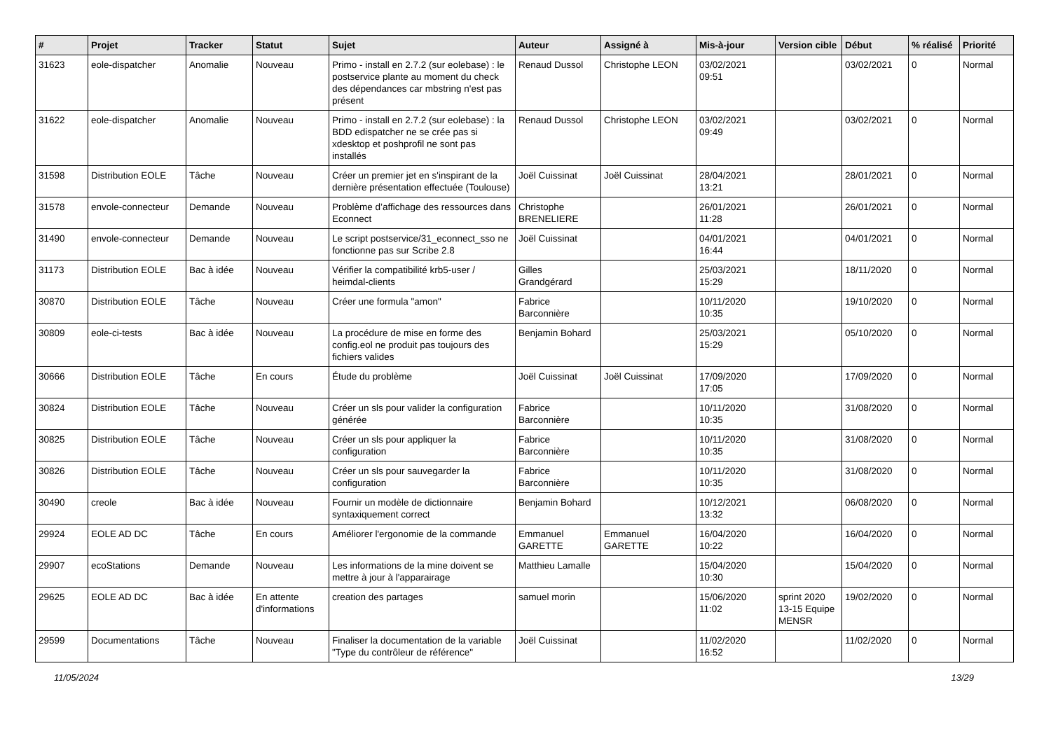| # | Projet | Tracker | Statut | Sujet | Auteur | Assigné à | Mis-à-jour | Version cible | Début | % réalisé | Priorité |
| --- | --- | --- | --- | --- | --- | --- | --- | --- | --- | --- | --- |
| 31623 | eole-dispatcher | Anomalie | Nouveau | Primo - install en 2.7.2 (sur eolebase) : le postservice plante au moment du check des dépendances car mbstring n'est pas présent | Renaud Dussol | Christophe LEON | 03/02/2021 09:51 | | 03/02/2021 | 0 | Normal |
| 31622 | eole-dispatcher | Anomalie | Nouveau | Primo - install en 2.7.2 (sur eolebase) : la BDD edispatcher ne se crée pas si xdesktop et poshprofil ne sont pas installés | Renaud Dussol | Christophe LEON | 03/02/2021 09:49 | | 03/02/2021 | 0 | Normal |
| 31598 | Distribution EOLE | Tâche | Nouveau | Créer un premier jet en s'inspirant de la dernière présentation effectuée (Toulouse) | Joël Cuissinat | Joël Cuissinat | 28/04/2021 13:21 | | 28/01/2021 | 0 | Normal |
| 31578 | envole-connecteur | Demande | Nouveau | Problème d’affichage des ressources dans Econnect | Christophe BRENELIERE | | 26/01/2021 11:28 | | 26/01/2021 | 0 | Normal |
| 31490 | envole-connecteur | Demande | Nouveau | Le script postservice/31_econnect_sso ne fonctionne pas sur Scribe 2.8 | Joël Cuissinat | | 04/01/2021 16:44 | | 04/01/2021 | 0 | Normal |
| 31173 | Distribution EOLE | Bac à idée | Nouveau | Vérifier la compatibilité krb5-user / heimdal-clients | Gilles Grandgérard | | 25/03/2021 15:29 | | 18/11/2020 | 0 | Normal |
| 30870 | Distribution EOLE | Tâche | Nouveau | Créer une formula "amon" | Fabrice Barconnière | | 10/11/2020 10:35 | | 19/10/2020 | 0 | Normal |
| 30809 | eole-ci-tests | Bac à idée | Nouveau | La procédure de mise en forme des config.eol ne produit pas toujours des fichiers valides | Benjamin Bohard | | 25/03/2021 15:29 | | 05/10/2020 | 0 | Normal |
| 30666 | Distribution EOLE | Tâche | En cours | Étude du problème | Joël Cuissinat | Joël Cuissinat | 17/09/2020 17:05 | | 17/09/2020 | 0 | Normal |
| 30824 | Distribution EOLE | Tâche | Nouveau | Créer un sls pour valider la configuration générée | Fabrice Barconnière | | 10/11/2020 10:35 | | 31/08/2020 | 0 | Normal |
| 30825 | Distribution EOLE | Tâche | Nouveau | Créer un sls pour appliquer la configuration | Fabrice Barconnière | | 10/11/2020 10:35 | | 31/08/2020 | 0 | Normal |
| 30826 | Distribution EOLE | Tâche | Nouveau | Créer un sls pour sauvegarder la configuration | Fabrice Barconnière | | 10/11/2020 10:35 | | 31/08/2020 | 0 | Normal |
| 30490 | creole | Bac à idée | Nouveau | Fournir un modèle de dictionnaire syntaxiquement correct | Benjamin Bohard | | 10/12/2021 13:32 | | 06/08/2020 | 0 | Normal |
| 29924 | EOLE AD DC | Tâche | En cours | Améliorer l'ergonomie de la commande | Emmanuel GARETTE | Emmanuel GARETTE | 16/04/2020 10:22 | | 16/04/2020 | 0 | Normal |
| 29907 | ecoStations | Demande | Nouveau | Les informations de la mine doivent se mettre à jour à l'apparairage | Matthieu Lamalle | | 15/04/2020 10:30 | | 15/04/2020 | 0 | Normal |
| 29625 | EOLE AD DC | Bac à idée | En attente d'informations | creation des partages | samuel morin | | 15/06/2020 11:02 | sprint 2020 13-15 Equipe MENSR | 19/02/2020 | 0 | Normal |
| 29599 | Documentations | Tâche | Nouveau | Finaliser la documentation de la variable "Type du contrôleur de référence" | Joël Cuissinat | | 11/02/2020 16:52 | | 11/02/2020 | 0 | Normal |
11/05/2024 13/29